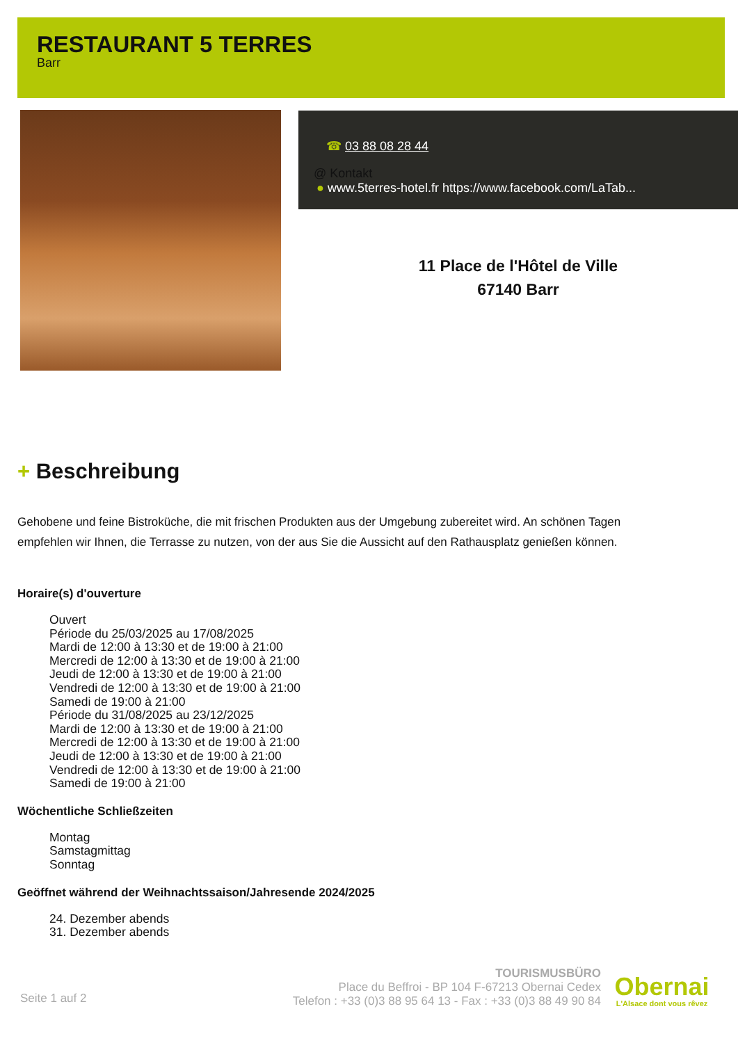RESTAURANT 5 TERRES
Barr
☎ 03 88 08 28 44
@ Kontakt
● www.5terres-hotel.fr https://www.facebook.com/LaTab...
11 Place de l'Hôtel de Ville
67140 Barr
+ Beschreibung
Gehobene und feine Bistroküche, die mit frischen Produkten aus der Umgebung zubereitet wird. An schönen Tagen empfehlen wir Ihnen, die Terrasse zu nutzen, von der aus Sie die Aussicht auf den Rathausplatz genießen können.
Horaire(s) d'ouverture
Ouvert
Période du 25/03/2025 au 17/08/2025
Mardi de 12:00 à 13:30 et de 19:00 à 21:00
Mercredi de 12:00 à 13:30 et de 19:00 à 21:00
Jeudi de 12:00 à 13:30 et de 19:00 à 21:00
Vendredi de 12:00 à 13:30 et de 19:00 à 21:00
Samedi de 19:00 à 21:00
Période du 31/08/2025 au 23/12/2025
Mardi de 12:00 à 13:30 et de 19:00 à 21:00
Mercredi de 12:00 à 13:30 et de 19:00 à 21:00
Jeudi de 12:00 à 13:30 et de 19:00 à 21:00
Vendredi de 12:00 à 13:30 et de 19:00 à 21:00
Samedi de 19:00 à 21:00
Wöchentliche Schließzeiten
Montag
Samstagmittag
Sonntag
Geöffnet während der Weihnachtssaison/Jahresende 2024/2025
24. Dezember abends
31. Dezember abends
Seite 1 auf 2
TOURISMUSBÜRO
Place du Beffroi - BP 104 F-67213 Obernai Cedex
Telefon : +33 (0)3 88 95 64 13 - Fax : +33 (0)3 88 49 90 84
Obernai
L'Alsace dont vous rêvez